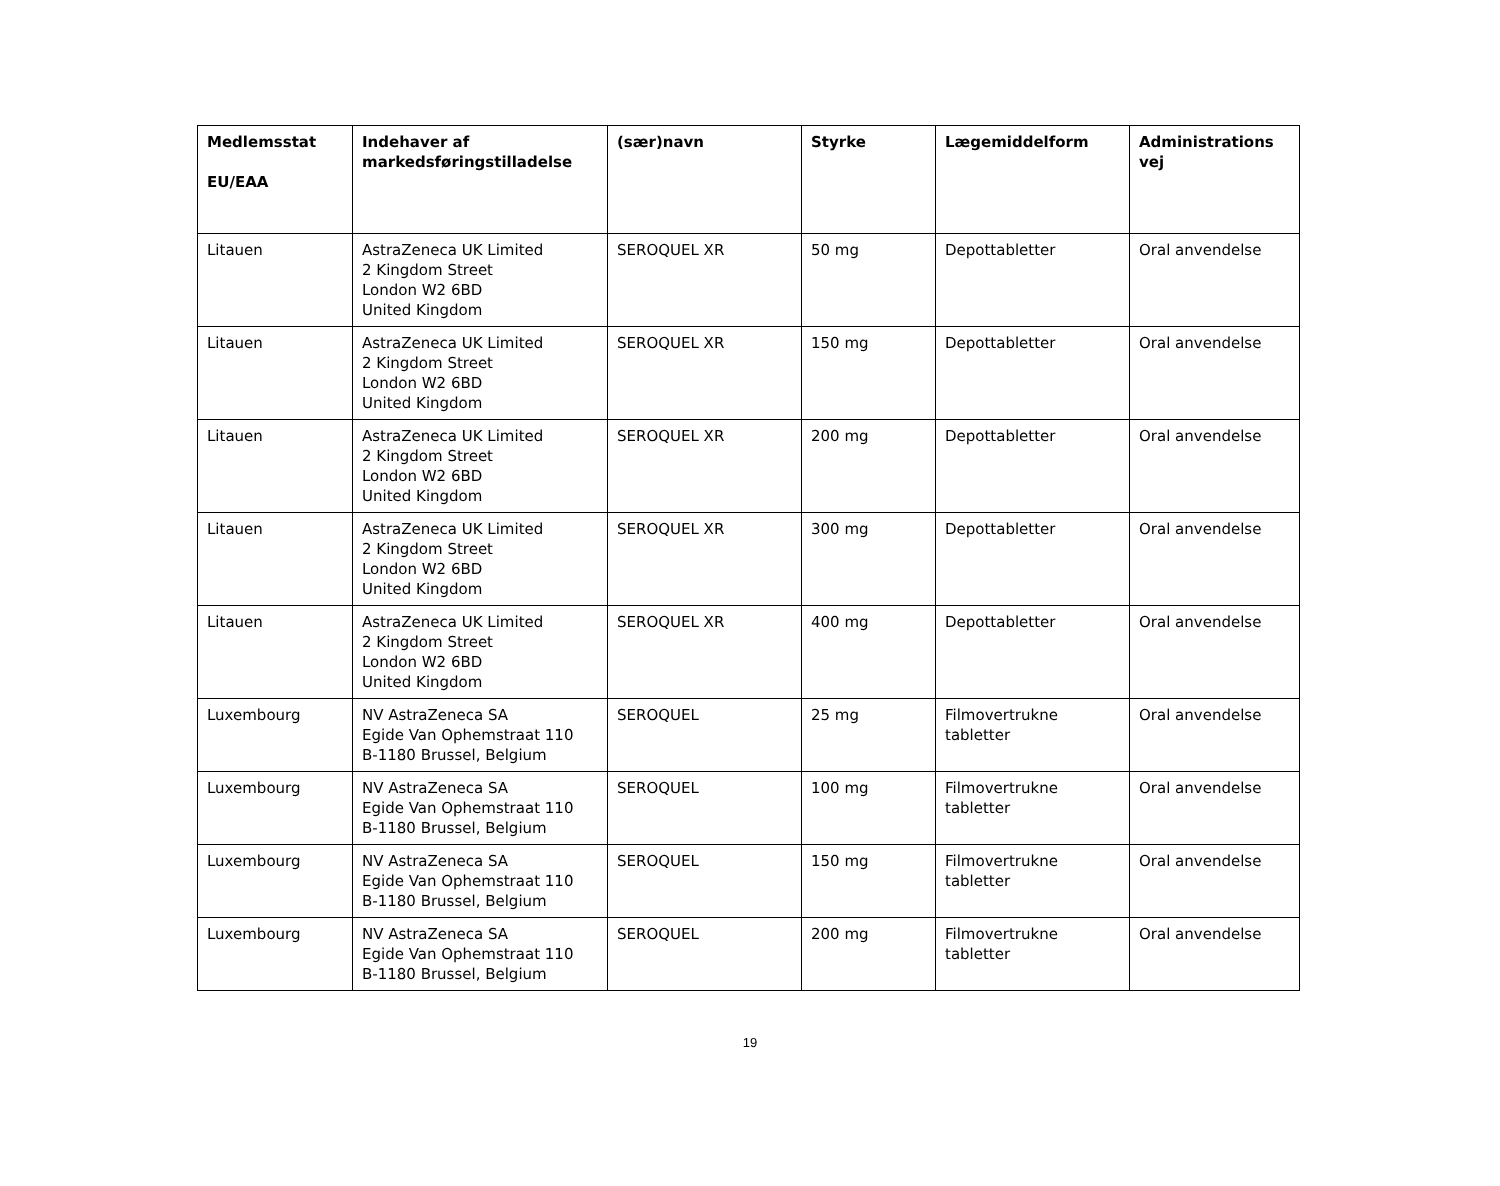| Medlemsstat EU/EAA | Indehaver af markedsføringstilladelse | (sær)navn | Styrke | Lægemiddelform | Administrations vej |
| --- | --- | --- | --- | --- | --- |
| Litauen | AstraZeneca UK Limited 2 Kingdom Street London W2 6BD United Kingdom | SEROQUEL XR | 50 mg | Depottabletter | Oral anvendelse |
| Litauen | AstraZeneca UK Limited 2 Kingdom Street London W2 6BD United Kingdom | SEROQUEL XR | 150 mg | Depottabletter | Oral anvendelse |
| Litauen | AstraZeneca UK Limited 2 Kingdom Street London W2 6BD United Kingdom | SEROQUEL XR | 200 mg | Depottabletter | Oral anvendelse |
| Litauen | AstraZeneca UK Limited 2 Kingdom Street London W2 6BD United Kingdom | SEROQUEL XR | 300 mg | Depottabletter | Oral anvendelse |
| Litauen | AstraZeneca UK Limited 2 Kingdom Street London W2 6BD United Kingdom | SEROQUEL XR | 400 mg | Depottabletter | Oral anvendelse |
| Luxembourg | NV AstraZeneca SA Egide Van Ophemstraat 110 B-1180 Brussel, Belgium | SEROQUEL | 25 mg | Filmovertrukne tabletter | Oral anvendelse |
| Luxembourg | NV AstraZeneca SA Egide Van Ophemstraat 110 B-1180 Brussel, Belgium | SEROQUEL | 100 mg | Filmovertrukne tabletter | Oral anvendelse |
| Luxembourg | NV AstraZeneca SA Egide Van Ophemstraat 110 B-1180 Brussel, Belgium | SEROQUEL | 150 mg | Filmovertrukne tabletter | Oral anvendelse |
| Luxembourg | NV AstraZeneca SA Egide Van Ophemstraat 110 B-1180 Brussel, Belgium | SEROQUEL | 200 mg | Filmovertrukne tabletter | Oral anvendelse |
19